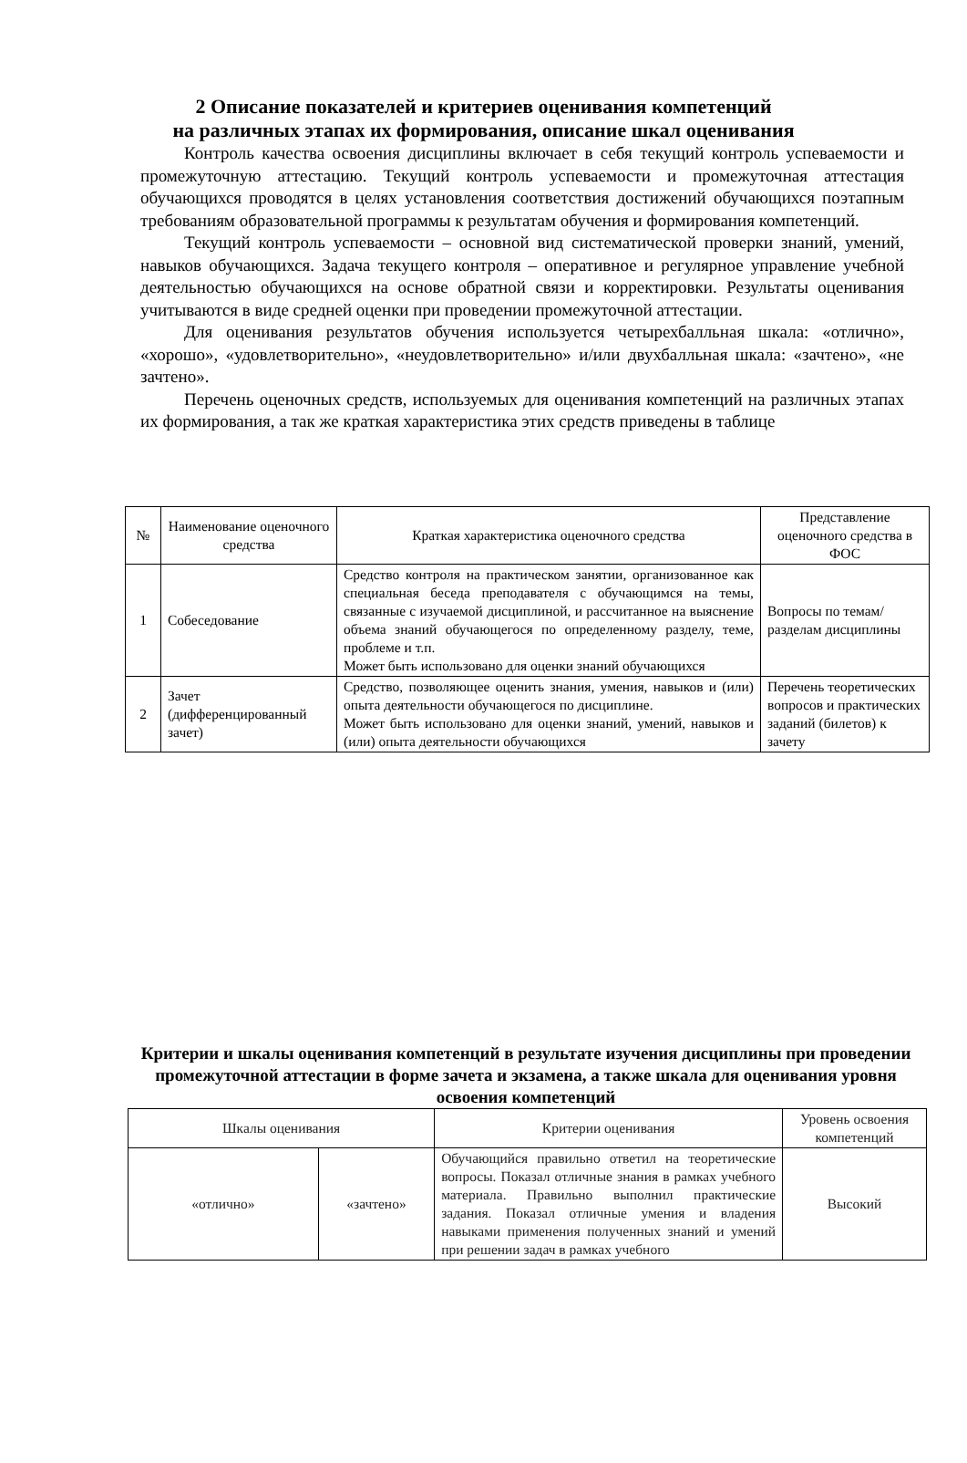2 Описание показателей и критериев оценивания компетенций
на различных этапах их формирования, описание шкал оценивания
Контроль качества освоения дисциплины включает в себя текущий контроль успеваемости и промежуточную аттестацию. Текущий контроль успеваемости и промежуточная аттестация обучающихся проводятся в целях установления соответствия достижений обучающихся поэтапным требованиям образовательной программы к результатам обучения и формирования компетенций.
Текущий контроль успеваемости – основной вид систематической проверки знаний, умений, навыков обучающихся. Задача текущего контроля – оперативное и регулярное управление учебной деятельностью обучающихся на основе обратной связи и корректировки. Результаты оценивания учитываются в виде средней оценки при проведении промежуточной аттестации.
Для оценивания результатов обучения используется четырехбалльная шкала: «отлично», «хорошо», «удовлетворительно», «неудовлетворительно» и/или двухбалльная шкала: «зачтено», «не зачтено».
Перечень оценочных средств, используемых для оценивания компетенций на различных этапах их формирования, а так же краткая характеристика этих средств приведены в таблице
| № | Наименование оценочного средства | Краткая характеристика оценочного средства | Представление оценочного средства в ФОС |
| --- | --- | --- | --- |
| 1 | Собеседование | Средство контроля на практическом занятии, организованное как специальная беседа преподавателя с обучающимся на темы, связанные с изучаемой дисциплиной, и рассчитанное на выяснение объема знаний обучающегося по определенному разделу, теме, проблеме и т.п. Может быть использовано для оценки знаний обучающихся | Вопросы по темам/разделам дисциплины |
| 2 | Зачет (дифференцированный зачет) | Средство, позволяющее оценить знания, умения, навыков и (или) опыта деятельности обучающегося по дисциплине. Может быть использовано для оценки знаний, умений, навыков и (или) опыта деятельности обучающихся | Перечень теоретических вопросов и практических заданий (билетов) к зачету |
Критерии и шкалы оценивания компетенций в результате изучения дисциплины при проведении промежуточной аттестации в форме зачета и экзамена, а также шкала для оценивания уровня освоения компетенций
| Шкалы оценивания | | Критерии оценивания | Уровень освоения компетенций |
| --- | --- | --- | --- |
| «отлично» | «зачтено» | Обучающийся правильно ответил на теоретические вопросы. Показал отличные знания в рамках учебного материала. Правильно выполнил практические задания. Показал отличные умения и владения навыками применения полученных знаний и умений при решении задач в рамках учебного | Высокий |